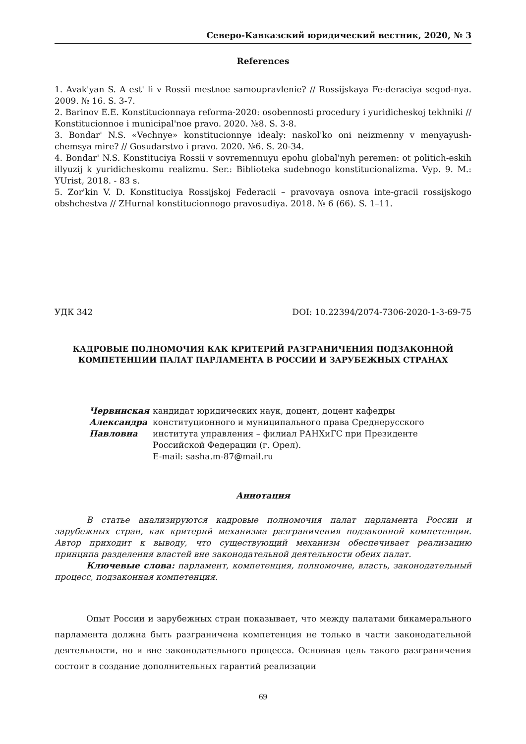Северо-Кавказский юридический вестник, 2020, № 3
References
1. Avak'yan S. A est' li v Rossii mestnoe samoupravlenie? // Rossijskaya Fe-deraciya segod-nya. 2009. № 16. S. 3-7.
2. Barinov E.E. Konstitucionnaya reforma-2020: osobennosti procedury i yuridicheskoj tekhniki // Konstitucionnoe i municipal'noe pravo. 2020. №8. S. 3-8.
3. Bondar' N.S. «Vechnye» konstitucionnye idealy: naskol'ko oni neizmenny v menyayush-chemsya mire? // Gosudarstvo i pravo. 2020. №6. S. 20-34.
4. Bondar' N.S. Konstituciya Rossii v sovremennuyu epohu global'nyh peremen: ot politich-eskih illyuzij k yuridicheskomu realizmu. Ser.: Biblioteka sudebnogo konstitucionalizma. Vyp. 9. M.: YUrist, 2018. - 83 s.
5. Zor'kin V. D. Konstituciya Rossijskoj Federacii – pravovaya osnova inte-gracii rossijskogo obshchestva // ZHurnal konstitucionnogo pravosudiya. 2018. № 6 (66). S. 1–11.
УДК 342 DOI: 10.22394/2074-7306-2020-1-3-69-75
КАДРОВЫЕ ПОЛНОМОЧИЯ КАК КРИТЕРИЙ РАЗГРАНИЧЕНИЯ ПОДЗАКОННОЙ КОМПЕТЕНЦИИ ПАЛАТ ПАРЛАМЕНТА В РОССИИ И ЗАРУБЕЖНЫХ СТРАНАХ
Червинская
Александра
Павловна
кандидат юридических наук, доцент, доцент кафедры конституционного и муниципального права Среднерусского института управления – филиал РАНХиГС при Президенте Российской Федерации (г. Орел).
E-mail: sasha.m-87@mail.ru
Аннотация
В статье анализируются кадровые полномочия палат парламента России и зарубежных стран, как критерий механизма разграничения подзаконной компетенции. Автор приходит к выводу, что существующий механизм обеспечивает реализацию принципа разделения властей вне законодательной деятельности обеих палат.
Ключевые слова: парламент, компетенция, полномочие, власть, законодательный процесс, подзаконная компетенция.
Опыт России и зарубежных стран показывает, что между палатами бикамерального парламента должна быть разграничена компетенция не только в части законодательной деятельности, но и вне законодательного процесса. Основная цель такого разграничения состоит в создание дополнительных гарантий реализации
69